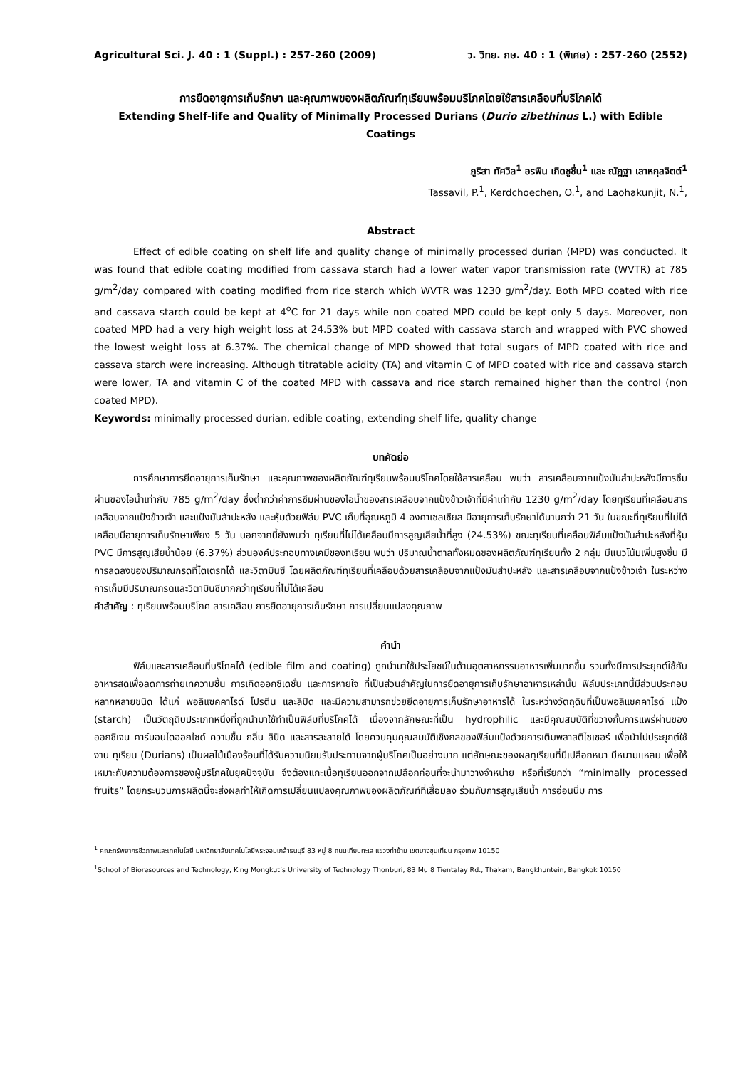Agricultural Sci. J. 40 : 1 (Suppl.) : 257-260 (2009) ว. วิทย. กษ. 40 : 1 (พิเศษ) : 257-260 (2552)
การยืดอายุการเก็บรักษา และคุณภาพของผลิตภัณฑ์ทุเรียนพร้อมบริโภคโดยใช้สารเคลือบที่บริโภคได้
Extending Shelf-life and Quality of Minimally Processed Durians (Durio zibethinus L.) with Edible Coatings
ภูริสา ทัศวิล<sup>1</sup> อรพิน เกิดชูชื่น<sup>1</sup> และ ณัฏฐา เลาหกุลจิตต์<sup>1</sup>
Tassavil, P.<sup>1</sup>, Kerdchoechen, O.<sup>1</sup>, and Laohakunjit, N.<sup>1</sup>,
Abstract
Effect of edible coating on shelf life and quality change of minimally processed durian (MPD) was conducted. It was found that edible coating modified from cassava starch had a lower water vapor transmission rate (WVTR) at 785 g/m<sup>2</sup>/day compared with coating modified from rice starch which WVTR was 1230 g/m<sup>2</sup>/day. Both MPD coated with rice and cassava starch could be kept at 4<sup>o</sup>C for 21 days while non coated MPD could be kept only 5 days. Moreover, non coated MPD had a very high weight loss at 24.53% but MPD coated with cassava starch and wrapped with PVC showed the lowest weight loss at 6.37%. The chemical change of MPD showed that total sugars of MPD coated with rice and cassava starch were increasing. Although titratable acidity (TA) and vitamin C of MPD coated with rice and cassava starch were lower, TA and vitamin C of the coated MPD with cassava and rice starch remained higher than the control (non coated MPD).
Keywords: minimally processed durian, edible coating, extending shelf life, quality change
บทคัดย่อ
การศึกษาการยืดอายุการเก็บรักษา และคุณภาพของผลิตภัณฑ์ทุเรียนพร้อมบริโภคโดยใช้สารเคลือบ พบว่า สารเคลือบจากแป้งมันสำปะหลังมีการซึมผ่านของไอน้ำเท่ากับ 785 g/m<sup>2</sup>/day ซึ่งต่ำกว่าค่าการซึมผ่านของไอน้ำของสารเคลือบจากแป้งข้าวเจ้าที่มีค่าเท่ากับ 1230 g/m<sup>2</sup>/day โดยทุเรียนที่เคลือบสารเคลือบจากแป้งข้าวเจ้า และแป้งมันสำปะหลัง และหุ้มด้วยฟิล์ม PVC เก็บที่อุณหภูมิ 4 องศาเซลเซียส มีอายุการเก็บรักษาได้นานกว่า 21 วัน ในขณะที่ทุเรียนที่ไม่ได้เคลือบมีอายุการเก็บรักษาเพียง 5 วัน นอกจากนี้ยังพบว่า ทุเรียนที่ไม่ได้เคลือบมีการสูญเสียน้ำที่สูง (24.53%) ขณะทุเรียนที่เคลือบฟิล์มแป้งมันสำปะหลังที่หุ้ม PVC มีการสูญเสียน้ำน้อย (6.37%) ส่วนองค์ประกอบทางเคมีของทุเรียน พบว่า ปริมาณน้ำตาลทั้งหมดของผลิตภัณฑ์ทุเรียนทั้ง 2 กลุ่ม มีแนวโน้มเพิ่มสูงขึ้น มีการลดลงของปริมาณกรดที่ไตเตรทได้ และวิตามินซี โดยผลิตภัณฑ์ทุเรียนที่เคลือบด้วยสารเคลือบจากแป้งมันสำปะหลัง และสารเคลือบจากแป้งข้าวเจ้า ในระหว่างการเก็บมีปริมาณกรดและวิตามินซีมากกว่าทุเรียนที่ไม่ได้เคลือบ
คำสำคัญ : ทุเรียนพร้อมบริโภค สารเคลือบ การยืดอายุการเก็บรักษา การเปลี่ยนแปลงคุณภาพ
คำนำ
ฟิล์มและสารเคลือบที่บริโภคได้ (edible film and coating) ถูกนำมาใช้ประโยชน์ในด้านอุตสาหกรรมอาหารเพิ่มมากขึ้น รวมทั้งมีการประยุกต์ใช้กับอาหารสดเพื่อลดการถ่ายเทความชื้น การเกิดออกซิเดชั่น และการหายใจ ที่เป็นส่วนสำคัญในการยืดอายุการเก็บรักษาอาหารเหล่านั้น ฟิล์มประเภทนี้มีส่วนประกอบหลากหลายชนิด ได้แก่ พอลิแซคคาไรด์ โปรตีน และลิปิด และมีความสามารถช่วยยืดอายุการเก็บรักษาอาหารได้ ในระหว่างวัตถุดิบที่เป็นพอลิแซคคาไรด์ แป้ง (starch) เป็นวัตถุดิบประเภทหนึ่งที่ถูกนำมาใช้ทำเป็นฟิล์มที่บริโภคได้ เนื่องจากลักษณะที่เป็น hydrophilic และมีคุณสมบัติที่ขวางกั้นการแพร่ผ่านของออกซิเจน คาร์บอนไดออกไซด์ ความชื้น กลิ่น ลิปิด และสารละลายได้ โดยควบคุมคุณสมบัติเชิงกลของฟิล์มแป้งด้วยการเติมพลาสติไซเซอร์ เพื่อนำไปประยุกต์ใช้งาน ทุเรียน (Durians) เป็นผลไม้เมืองร้อนที่ได้รับความนิยมรับประทานจากผู้บริโภคเป็นอย่างมาก แต่ลักษณะของผลทุเรียนที่มีเปลือกหนา มีหนามแหลม เพื่อให้เหมาะกับความต้องการของผู้บริโภคในยุคปัจจุบัน จึงต้องแกะเนื้อทุเรียนออกจากเปลือกก่อนที่จะนำมาวางจำหน่าย หรือที่เรียกว่า “minimally processed fruits” โดยกระบวนการผลิตนี้จะส่งผลทำให้เกิดการเปลี่ยนแปลงคุณภาพของผลิตภัณฑ์ที่เสื่อมลง ร่วมกับการสูญเสียน้ำ การอ่อนนิ่ม การ
<sup>1</sup> คณะทรัพยากรชีวภาพและเทคโนโลยี มหาวิทยาลัยเทคโนโลยีพระจอมเกล้าธนบุรี 83 หมู่ 8 ถนนเทียนทะเล แขวงท่าข้าม เขตบางขุนเทียน กรุงเทพ 10150
<sup>1</sup> School of Bioresources and Technology, King Mongkut’s University of Technology Thonburi, 83 Mu 8 Tientalay Rd., Thakam, Bangkhuntein, Bangkok 10150